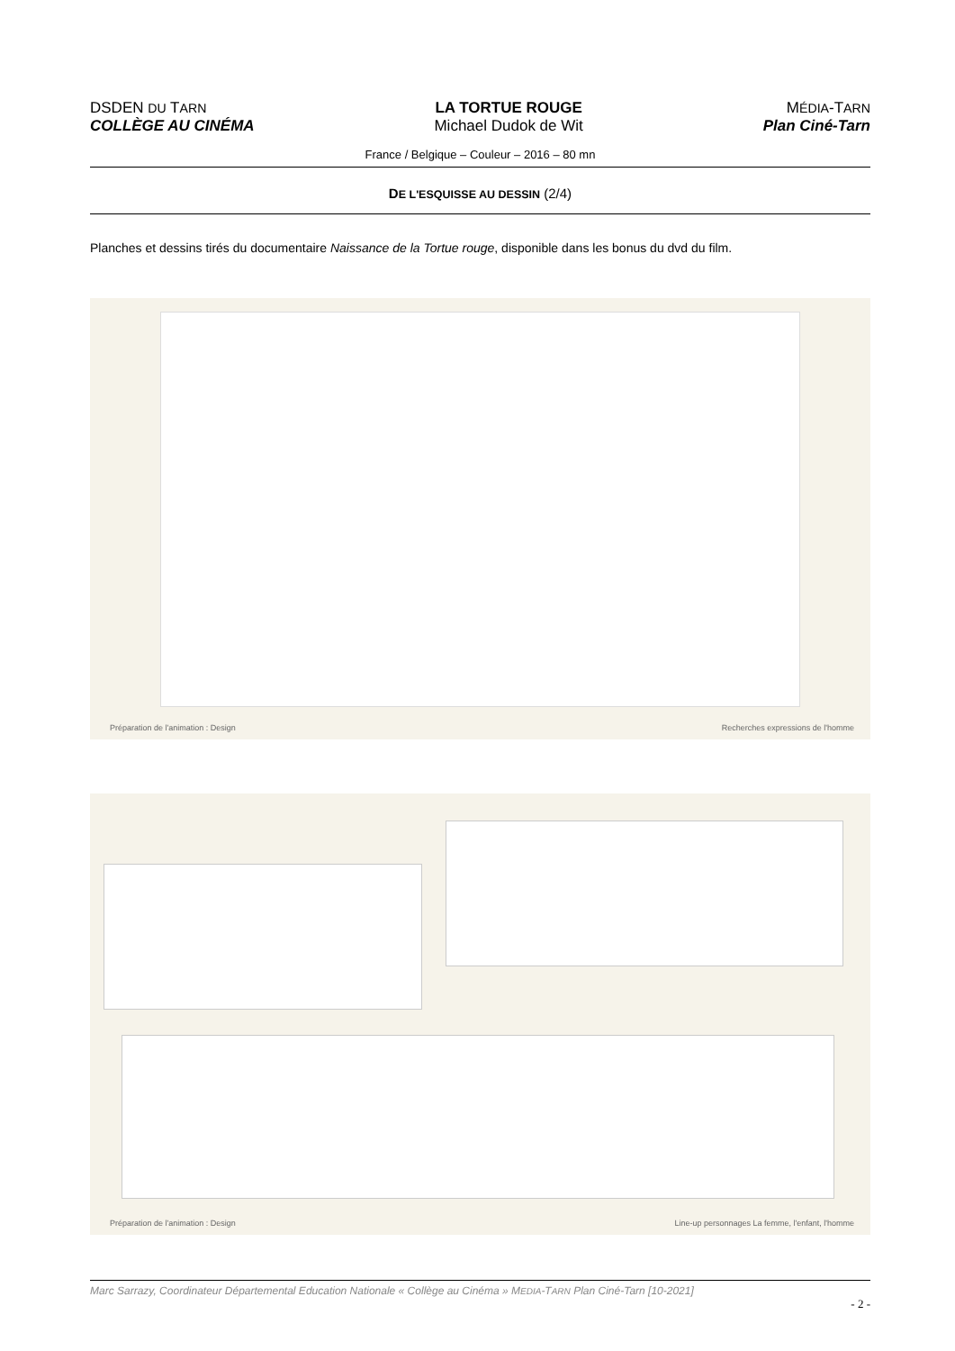DSDEN DU TARN
COLLÈGE AU CINÉMA
LA TORTUE ROUGE
Michael Dudok de Wit
MÉDIA-TARN
Plan Ciné-Tarn
France / Belgique – Couleur – 2016 – 80 mn
DE L'ESQUISSE AU DESSIN (2/4)
Planches et dessins tirés du documentaire Naissance de la Tortue rouge, disponible dans les bonus du dvd du film.
Préparation de l'animation : Design Recherches expressions de l'homme
Préparation de l'animation : Design Line-up personnages La femme, l'enfant, l'homme
Marc Sarrazy, Coordinateur Départemental Education Nationale « Collège au Cinéma » MEDIA-TARN Plan Ciné-Tarn [10-2021]
- 2 -